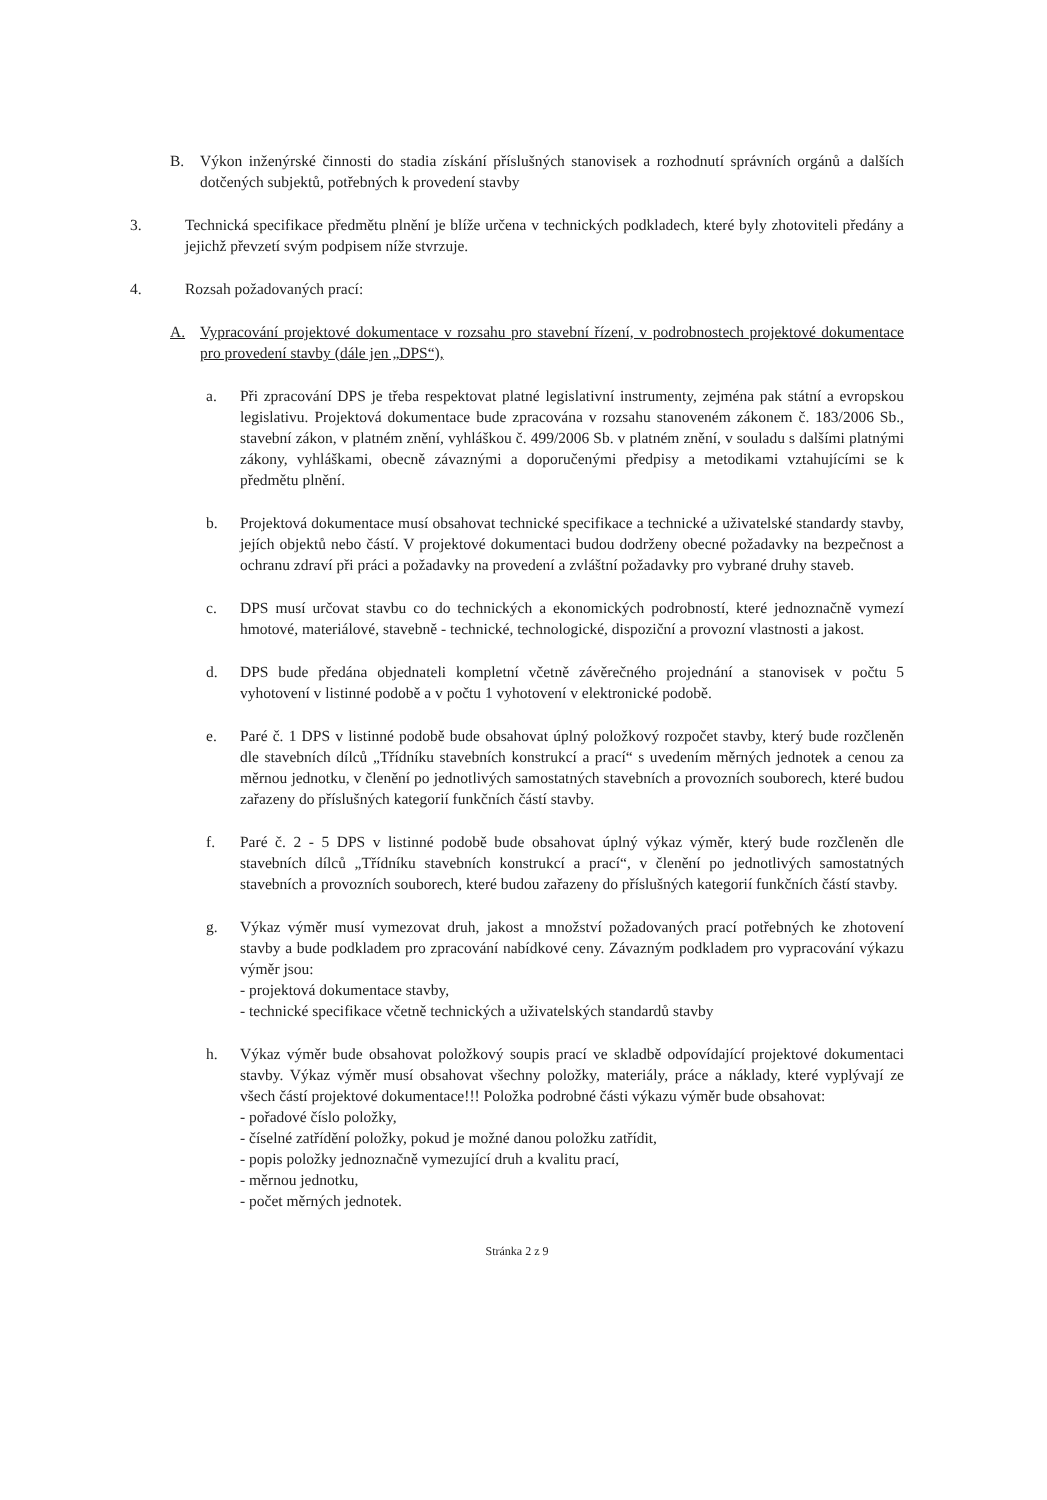B. Výkon inženýrské činnosti do stadia získání příslušných stanovisek a rozhodnutí správních orgánů a dalších dotčených subjektů, potřebných k provedení stavby
3. Technická specifikace předmětu plnění je blíže určena v technických podkladech, které byly zhotoviteli předány a jejichž převzetí svým podpisem níže stvrzuje.
4. Rozsah požadovaných prací:
A. Vypracování projektové dokumentace v rozsahu pro stavební řízení, v podrobnostech projektové dokumentace pro provedení stavby (dále jen „DPS“),
a. Při zpracování DPS je třeba respektovat platné legislativní instrumenty, zejména pak státní a evropskou legislativu. Projektová dokumentace bude zpracována v rozsahu stanoveném zákonem č. 183/2006 Sb., stavební zákon, v platném znění, vyhláškou č. 499/2006 Sb. v platném znění, v souladu s dalšími platnými zákony, vyhláškami, obecně závaznými a doporučenými předpisy a metodikami vztahujícími se k předmětu plnění.
b. Projektová dokumentace musí obsahovat technické specifikace a technické a uživatelské standardy stavby, jejích objektů nebo částí. V projektové dokumentaci budou dodrženy obecné požadavky na bezpečnost a ochranu zdraví při práci a požadavky na provedení a zvláštní požadavky pro vybrané druhy staveb.
c. DPS musí určovat stavbu co do technických a ekonomických podrobností, které jednoznačně vymezí hmotové, materiálové, stavebně - technické, technologické, dispoziční a provozní vlastnosti a jakost.
d. DPS bude předána objednateli kompletní včetně závěrečného projednání a stanovisek v počtu 5 vyhotovení v listinné podobě a v počtu 1 vyhotovení v elektronické podobě.
e. Paré č. 1 DPS v listinné podobě bude obsahovat úplný položkový rozpočet stavby, který bude rozčleněn dle stavebních dílců „Třídníku stavebních konstrukcí a prací“ s uvedením měrných jednotek a cenou za měrnou jednotku, v členění po jednotlivých samostatných stavebních a provozních souborech, které budou zařazeny do příslušných kategorií funkčních částí stavby.
f. Paré č. 2 - 5 DPS v listinné podobě bude obsahovat úplný výkaz výměr, který bude rozčleněn dle stavebních dílců „Třídníku stavebních konstrukcí a prací“, v členění po jednotlivých samostatných stavebních a provozních souborech, které budou zařazeny do příslušných kategorií funkčních částí stavby.
g. Výkaz výměr musí vymezovat druh, jakost a množství požadovaných prací potřebných ke zhotovení stavby a bude podkladem pro zpracování nabídkové ceny. Závazným podkladem pro vypracování výkazu výměr jsou:
- projektová dokumentace stavby,
- technické specifikace včetně technických a uživatelských standardů stavby
h. Výkaz výměr bude obsahovat položkový soupis prací ve skladbě odpovídající projektové dokumentaci stavby. Výkaz výměr musí obsahovat všechny položky, materiály, práce a náklady, které vyplývají ze všech částí projektové dokumentace!!! Položka podrobné části výkazu výměr bude obsahovat:
- pořadové číslo položky,
- číselné zatřídění položky, pokud je možné danou položku zatřídit,
- popis položky jednoznačně vymezující druh a kvalitu prací,
- měrnou jednotku,
- počet měrných jednotek.
Stránka 2 z 9